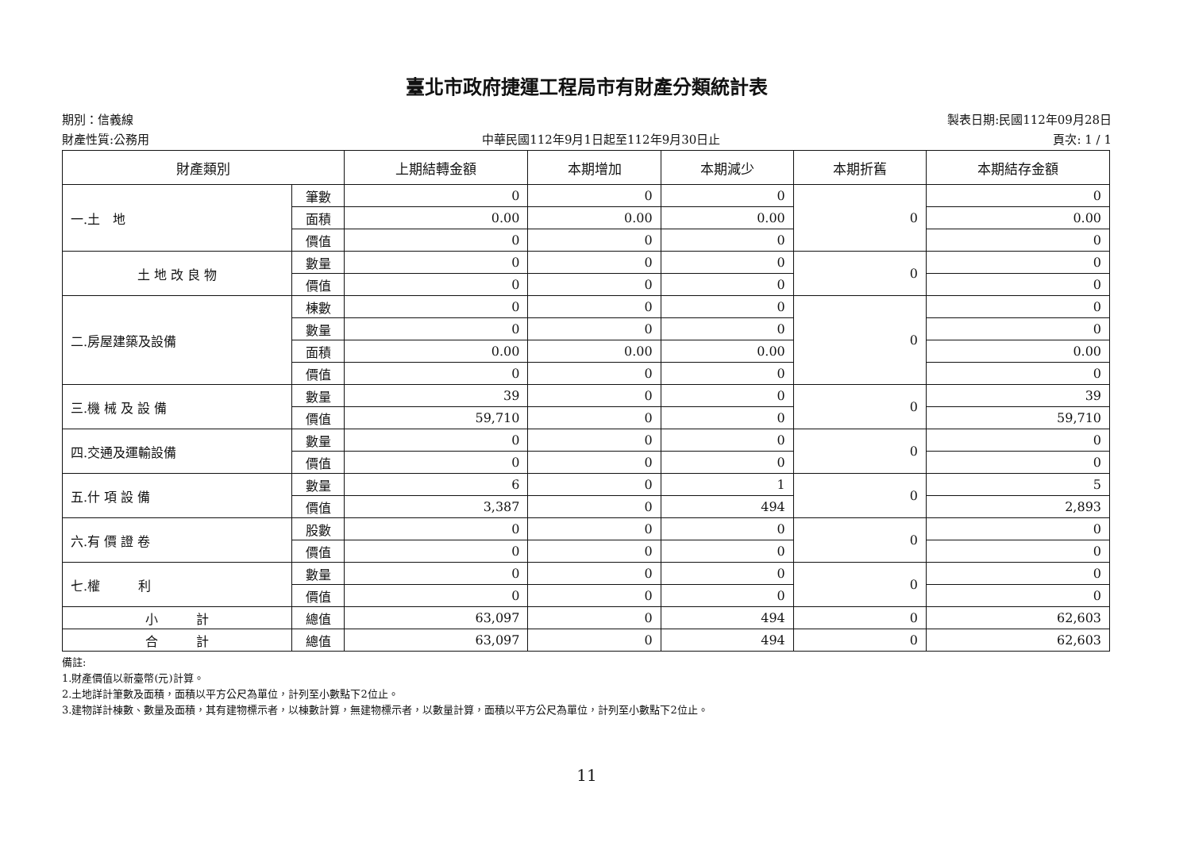臺北市政府捷運工程局市有財產分類統計表
期別：信義線 製表日期:民國112年09月28日
財產性質:公務用 中華民國112年9月1日起至112年9月30日止 頁次: 1 / 1
| 財產類別 | | 上期結轉金額 | 本期增加 | 本期減少 | 本期折舊 | 本期結存金額 |
| --- | --- | --- | --- | --- | --- | --- |
| 一.土 地 | 筆數 | 0 | 0 | 0 | 0 | 0 |
| | 面積 | 0.00 | 0.00 | 0.00 | | 0.00 |
| | 價值 | 0 | 0 | 0 | | 0 |
| 土 地 改 良 物 | 數量 | 0 | 0 | 0 | 0 | 0 |
| | 價值 | 0 | 0 | 0 | | 0 |
| 二.房屋建築及設備 | 棟數 | 0 | 0 | 0 | 0 | 0 |
| | 數量 | 0 | 0 | 0 | | 0 |
| | 面積 | 0.00 | 0.00 | 0.00 | | 0.00 |
| | 價值 | 0 | 0 | 0 | | 0 |
| 三.機 械 及 設 備 | 數量 | 39 | 0 | 0 | 0 | 39 |
| | 價值 | 59,710 | 0 | 0 | | 59,710 |
| 四.交通及運輸設備 | 數量 | 0 | 0 | 0 | 0 | 0 |
| | 價值 | 0 | 0 | 0 | | 0 |
| 五.什 項 設 備 | 數量 | 6 | 0 | 1 | 0 | 5 |
| | 價值 | 3,387 | 0 | 494 | | 2,893 |
| 六.有 價 證 卷 | 股數 | 0 | 0 | 0 | 0 | 0 |
| | 價值 | 0 | 0 | 0 | | 0 |
| 七.權 利 | 數量 | 0 | 0 | 0 | 0 | 0 |
| | 價值 | 0 | 0 | 0 | | 0 |
| 小 計 | 總值 | 63,097 | 0 | 494 | 0 | 62,603 |
| 合 計 | 總值 | 63,097 | 0 | 494 | 0 | 62,603 |
備註:
1.財產價值以新臺幣(元)計算。
2.土地詳計筆數及面積，面積以平方公尺為單位，計列至小數點下2位止。
3.建物詳計棟數、數量及面積，其有建物標示者，以棟數計算，無建物標示者，以數量計算，面積以平方公尺為單位，計列至小數點下2位止。
11